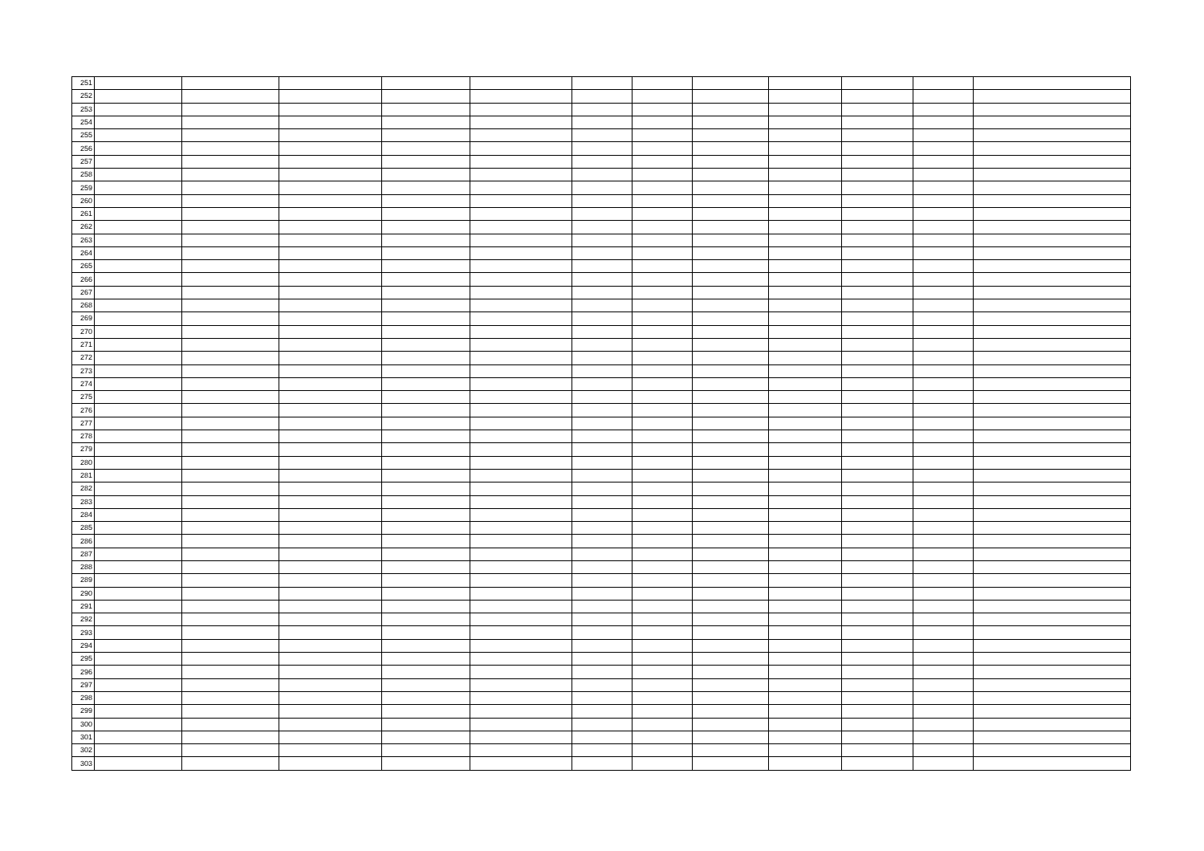| 251 | | | | | | | | | | | | |
| 252 | | | | | | | | | | | | |
| 253 | | | | | | | | | | | | |
| 254 | | | | | | | | | | | | |
| 255 | | | | | | | | | | | | |
| 256 | | | | | | | | | | | | |
| 257 | | | | | | | | | | | | |
| 258 | | | | | | | | | | | | |
| 259 | | | | | | | | | | | | |
| 260 | | | | | | | | | | | | |
| 261 | | | | | | | | | | | | |
| 262 | | | | | | | | | | | | |
| 263 | | | | | | | | | | | | |
| 264 | | | | | | | | | | | | |
| 265 | | | | | | | | | | | | |
| 266 | | | | | | | | | | | | |
| 267 | | | | | | | | | | | | |
| 268 | | | | | | | | | | | | |
| 269 | | | | | | | | | | | | |
| 270 | | | | | | | | | | | | |
| 271 | | | | | | | | | | | | |
| 272 | | | | | | | | | | | | |
| 273 | | | | | | | | | | | | |
| 274 | | | | | | | | | | | | |
| 275 | | | | | | | | | | | | |
| 276 | | | | | | | | | | | | |
| 277 | | | | | | | | | | | | |
| 278 | | | | | | | | | | | | |
| 279 | | | | | | | | | | | | |
| 280 | | | | | | | | | | | | |
| 281 | | | | | | | | | | | | |
| 282 | | | | | | | | | | | | |
| 283 | | | | | | | | | | | | |
| 284 | | | | | | | | | | | | |
| 285 | | | | | | | | | | | | |
| 286 | | | | | | | | | | | | |
| 287 | | | | | | | | | | | | |
| 288 | | | | | | | | | | | | |
| 289 | | | | | | | | | | | | |
| 290 | | | | | | | | | | | | |
| 291 | | | | | | | | | | | | |
| 292 | | | | | | | | | | | | |
| 293 | | | | | | | | | | | | |
| 294 | | | | | | | | | | | | |
| 295 | | | | | | | | | | | | |
| 296 | | | | | | | | | | | | |
| 297 | | | | | | | | | | | | |
| 298 | | | | | | | | | | | | |
| 299 | | | | | | | | | | | | |
| 300 | | | | | | | | | | | | |
| 301 | | | | | | | | | | | | |
| 302 | | | | | | | | | | | | |
| 303 | | | | | | | | | | | | |